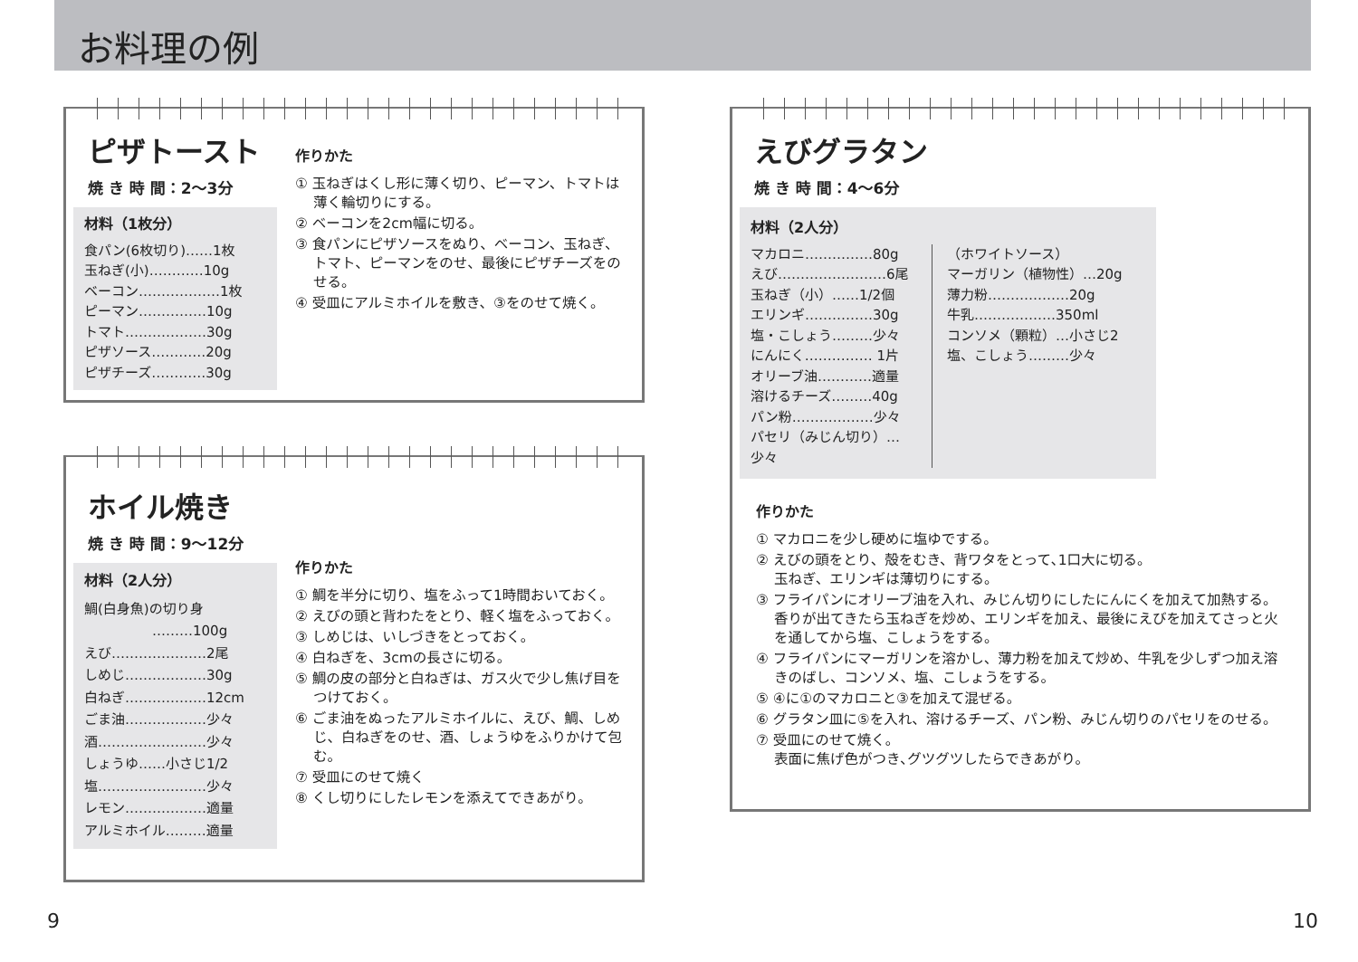お料理の例
ピザトースト
焼 き 時 間：2〜3分
材料（1枚分）
食パン(6枚切り)……1枚
玉ねぎ(小)…………10g
ベーコン………………1枚
ピーマン……………10g
トマト………………30g
ピザソース…………20g
ピザチーズ…………30g
作りかた
① 玉ねぎはくし形に薄く切り、ピーマン、トマトは薄く輪切りにする。
② ベーコンを2cm幅に切る。
③ 食パンにピザソースをぬり、ベーコン、玉ねぎ、トマト、ピーマンをのせ、最後にピザチーズをのせる。
④ 受皿にアルミホイルを敷き、③をのせて焼く。
ホイル焼き
焼 き 時 間：9〜12分
材料（2人分）
鯛(白身魚)の切り身
　　　　　………100g
えび…………………2尾
しめじ………………30g
白ねぎ………………12cm
ごま油………………少々
酒……………………少々
しょうゆ……小さじ1/2
塩……………………少々
レモン………………適量
アルミホイル………適量
作りかた
① 鯛を半分に切り、塩をふって1時間おいておく。
② えびの頭と背わたをとり、軽く塩をふっておく。
③ しめじは、いしづきをとっておく。
④ 白ねぎを、3cmの長さに切る。
⑤ 鯛の皮の部分と白ねぎは、ガス火で少し焦げ目をつけておく。
⑥ ごま油をぬったアルミホイルに、えび、鯛、しめじ、白ねぎをのせ、酒、しょうゆをふりかけて包む。
⑦ 受皿にのせて焼く
⑧ くし切りにしたレモンを添えてできあがり。
えびグラタン
焼 き 時 間：4〜6分
材料（2人分）
マカロニ……………80g
えび……………………6尾
玉ねぎ（小）……1/2個
エリンギ……………30g
塩・こしょう………少々
にんにく…………… 1片
オリーブ油…………適量
溶けるチーズ………40g
パン粉………………少々
パセリ（みじん切り）…少々
（ホワイトソース）
マーガリン（植物性）…20g
薄力粉………………20g
牛乳………………350ml
コンソメ（顆粒）…小さじ2
塩、こしょう………少々
作りかた
① マカロニを少し硬めに塩ゆでする。
② えびの頭をとり、殻をむき、背ワタをとって､1口大に切る。
玉ねぎ、エリンギは薄切りにする。
③ フライパンにオリーブ油を入れ、みじん切りにしたにんにくを加えて加熱する。
香りが出てきたら玉ねぎを炒め、エリンギを加え、最後にえびを加えてさっと火を通してから塩、こしょうをする。
④ フライパンにマーガリンを溶かし、薄力粉を加えて炒め、牛乳を少しずつ加え溶きのばし、コンソメ、塩、こしょうをする。
⑤ ④に①のマカロニと③を加えて混ぜる。
⑥ グラタン皿に⑤を入れ、溶けるチーズ、パン粉、みじん切りのパセリをのせる。
⑦ 受皿にのせて焼く。
表面に焦げ色がつき､グツグツしたらできあがり。
9 10